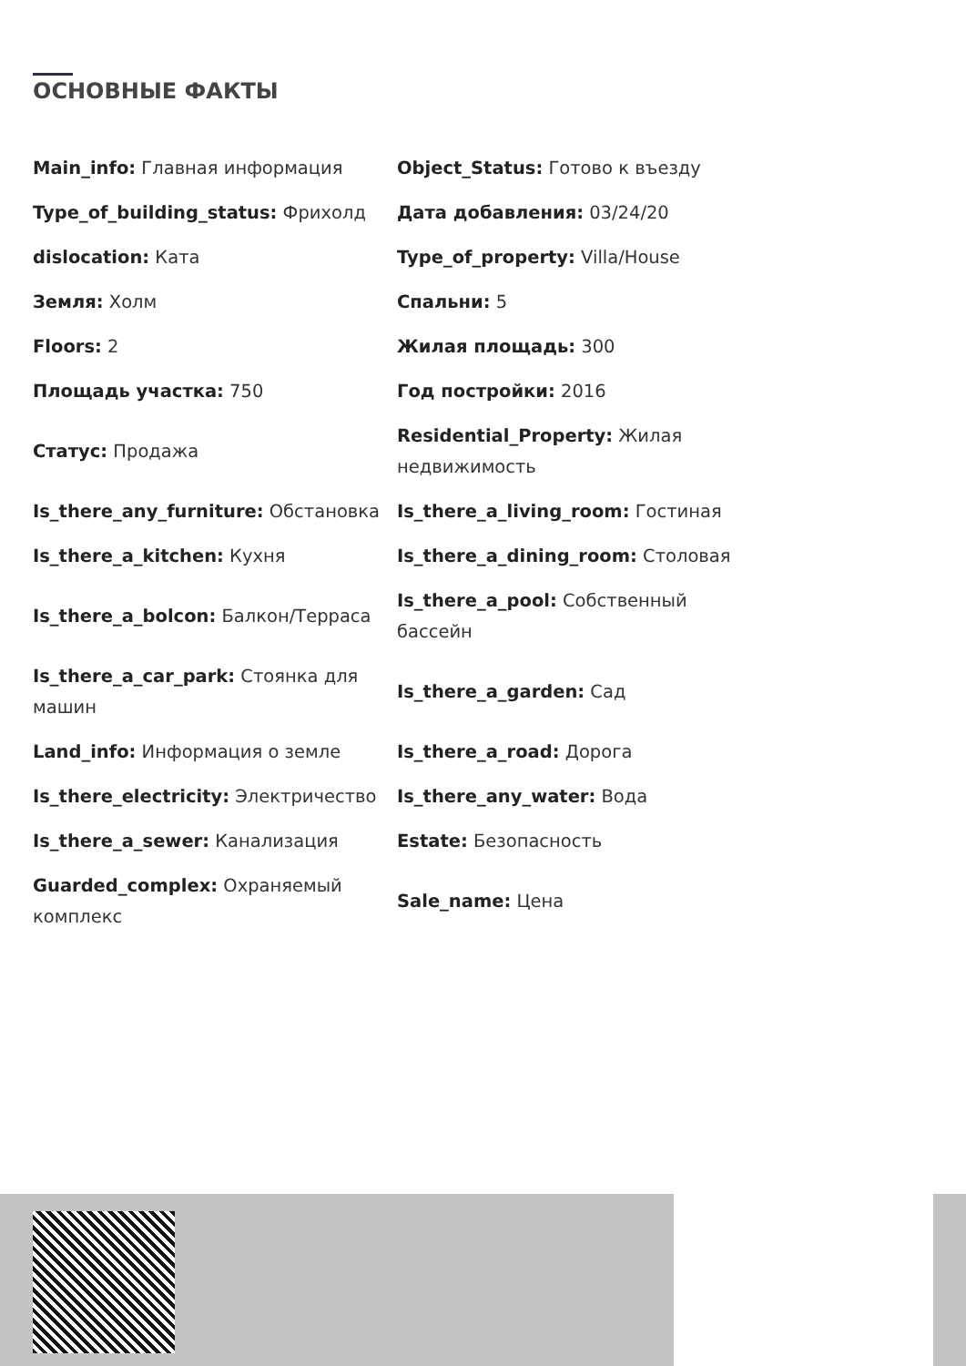ОСНОВНЫЕ ФАКТЫ
| Main_info: Главная информация | Object_Status: Готово к въезду |
| Type_of_building_status: Фрихолд | Дата добавления: 03/24/20 |
| dislocation: Ката | Type_of_property: Villa/House |
| Земля: Холм | Спальни: 5 |
| Floors: 2 | Жилая площадь: 300 |
| Площадь участка: 750 | Год постройки: 2016 |
| Статус: Продажа | Residential_Property: Жилая недвижимость |
| Is_there_any_furniture: Обстановка | Is_there_a_living_room: Гостиная |
| Is_there_a_kitchen: Кухня | Is_there_a_dining_room: Столовая |
| Is_there_a_bolcon: Балкон/Терраса | Is_there_a_pool: Собственный бассейн |
| Is_there_a_car_park: Стоянка для машин | Is_there_a_garden: Сад |
| Land_info: Информация о земле | Is_there_a_road: Дорога |
| Is_there_electricity: Электричество | Is_there_any_water: Вода |
| Is_there_a_sewer: Канализация | Estate: Безопасность |
| Guarded_complex: Охраняемый комплекс | Sale_name: Цена |